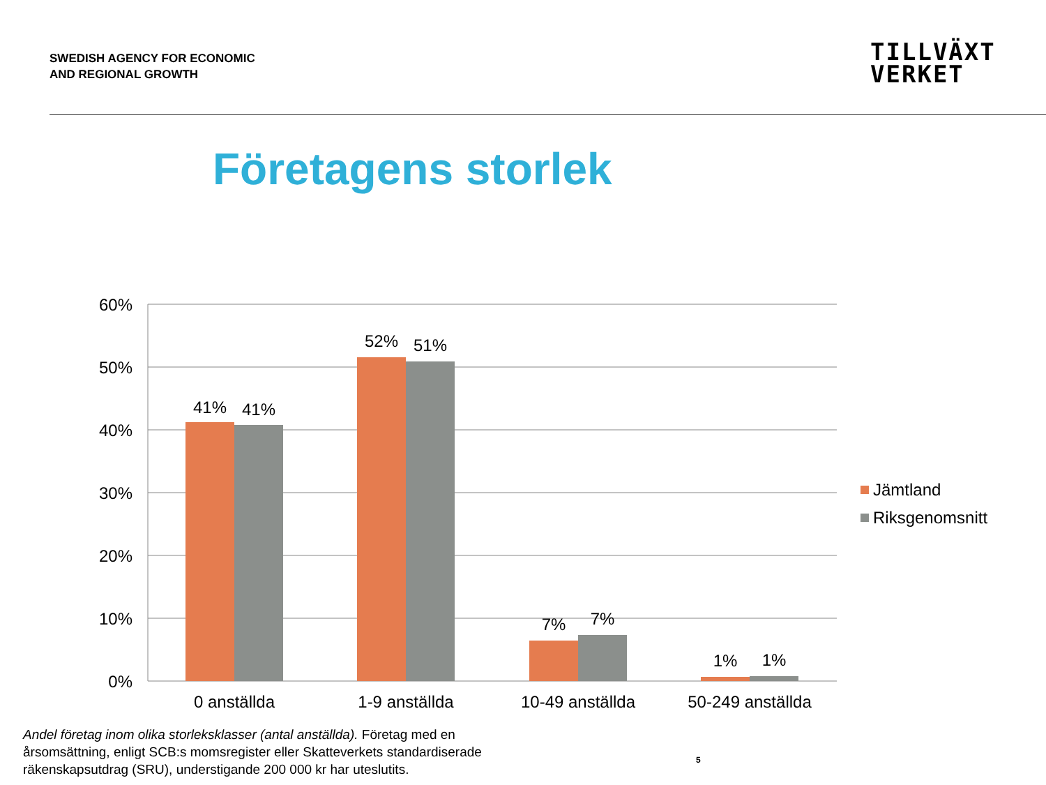SWEDISH AGENCY FOR ECONOMIC
AND REGIONAL GROWTH
TILLVÄXT
VERKET
Företagens storlek
60%
50%
40%
30%
20%
10%
0%
41%
41%
52%
51%
7%
7%
1%
1%
0 anställda
1-9 anställda
10-49 anställda
50-249 anställda
Jämtland
Riksgenomsnitt
Andel företag inom olika storleksklasser (antal anställda). Företag med en årsomsättning, enligt SCB:s momsregister eller Skatteverkets standardiserade räkenskapsutdrag (SRU), understigande 200 000 kr har uteslutits.
5